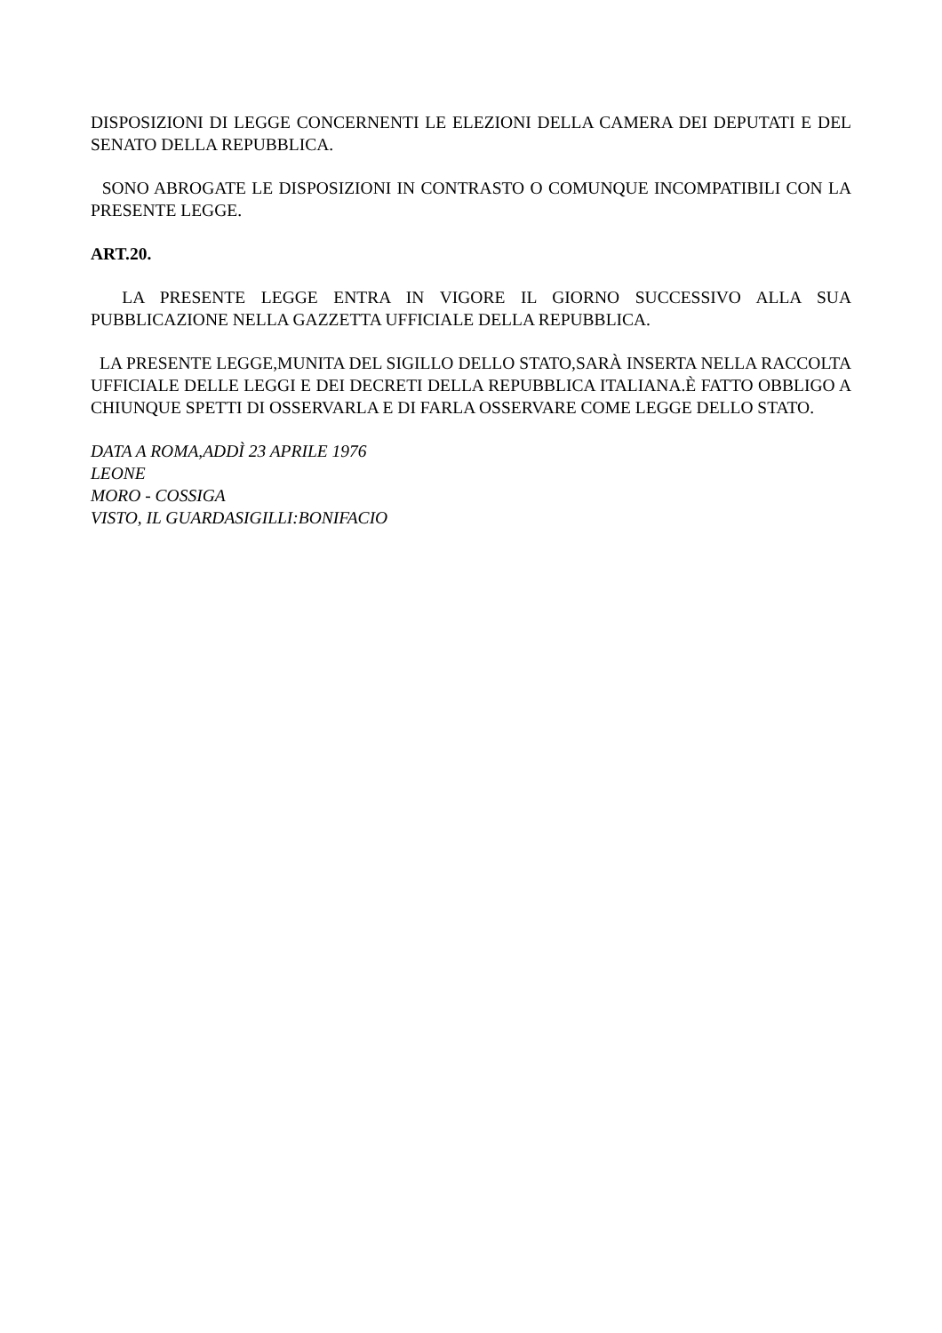DISPOSIZIONI DI LEGGE CONCERNENTI LE ELEZIONI DELLA CAMERA DEI DEPUTATI E DEL SENATO DELLA REPUBBLICA.
SONO ABROGATE LE DISPOSIZIONI IN CONTRASTO O COMUNQUE INCOMPATIBILI CON LA PRESENTE LEGGE.
ART.20.
LA PRESENTE LEGGE ENTRA IN VIGORE IL GIORNO SUCCESSIVO ALLA SUA PUBBLICAZIONE NELLA GAZZETTA UFFICIALE DELLA REPUBBLICA.
LA PRESENTE LEGGE,MUNITA DEL SIGILLO DELLO STATO,SARÀ INSERTA NELLA RACCOLTA UFFICIALE DELLE LEGGI E DEI DECRETI DELLA REPUBBLICA ITALIANA.È FATTO OBBLIGO A CHIUNQUE SPETTI DI OSSERVARLA E DI FARLA OSSERVARE COME LEGGE DELLO STATO.
DATA A ROMA,ADDÌ 23 APRILE 1976
LEONE
MORO - COSSIGA
VISTO, IL GUARDASIGILLI:BONIFACIO